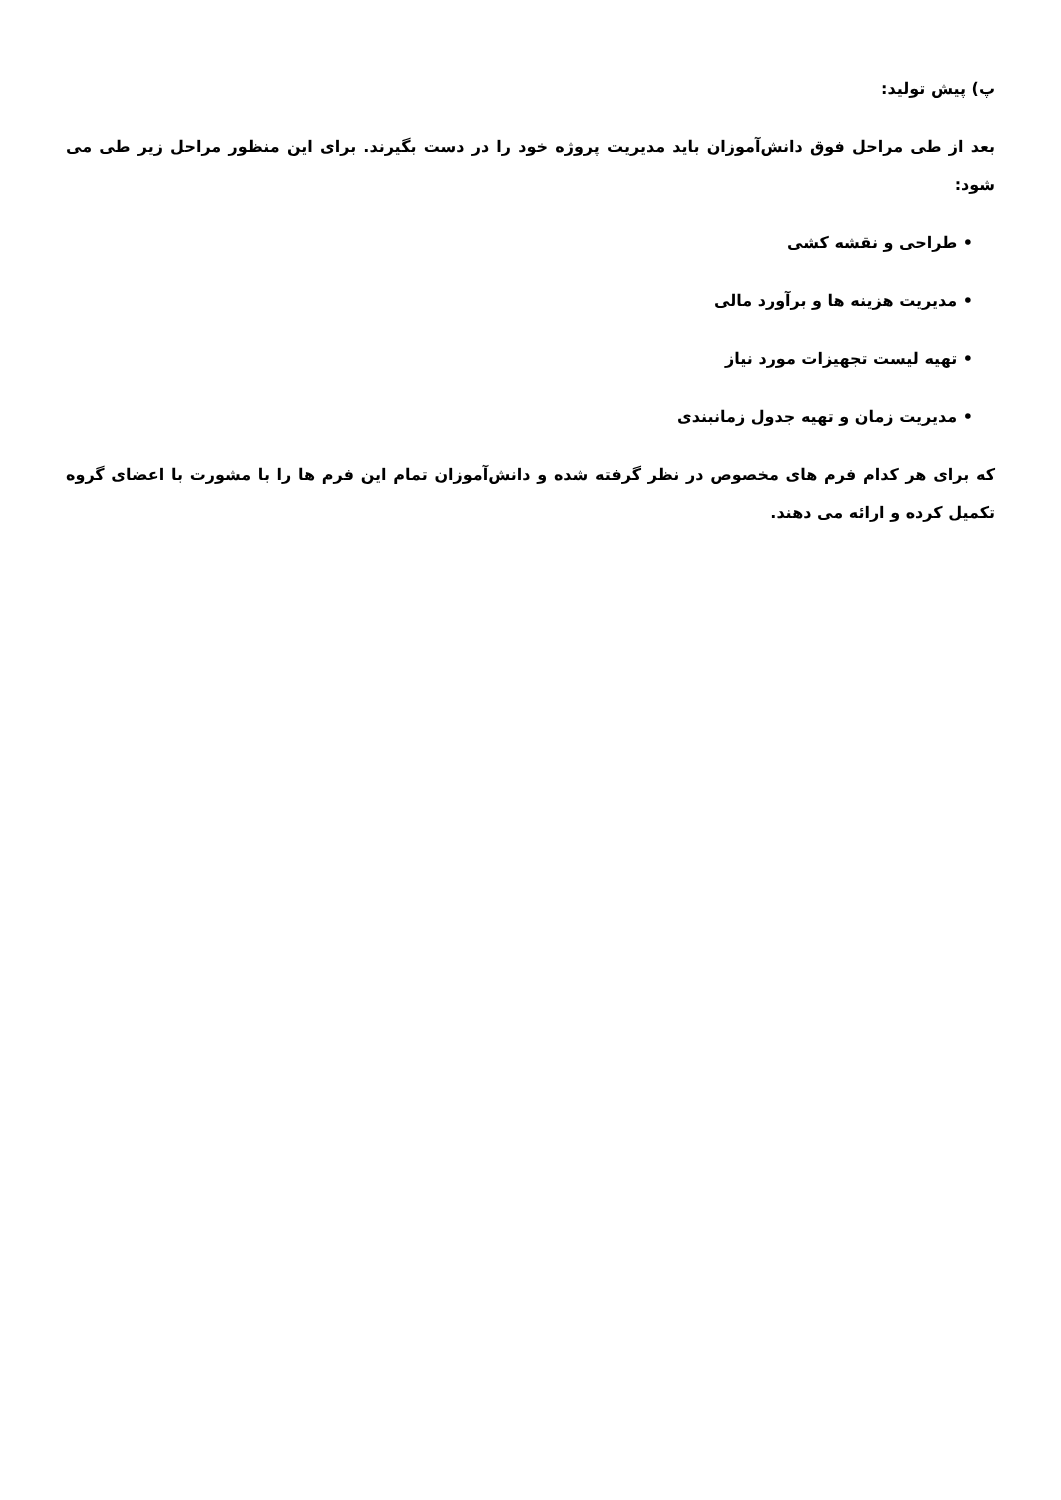پ) پیش تولید:
بعد از طی مراحل فوق دانش‌آموزان باید مدیریت پروژه خود را در دست بگیرند. برای این منظور مراحل زیر طی می شود:
• طراحی و نقشه کشی
• مدیریت هزینه ها و برآورد مالی
• تهیه لیست تجهیزات مورد نیاز
• مدیریت زمان و تهیه جدول زمانبندی
که برای هر کدام فرم های مخصوص در نظر گرفته شده و دانش‌آموزان تمام این فرم ها را با مشورت با اعضای گروه تکمیل کرده و ارائه می دهند.